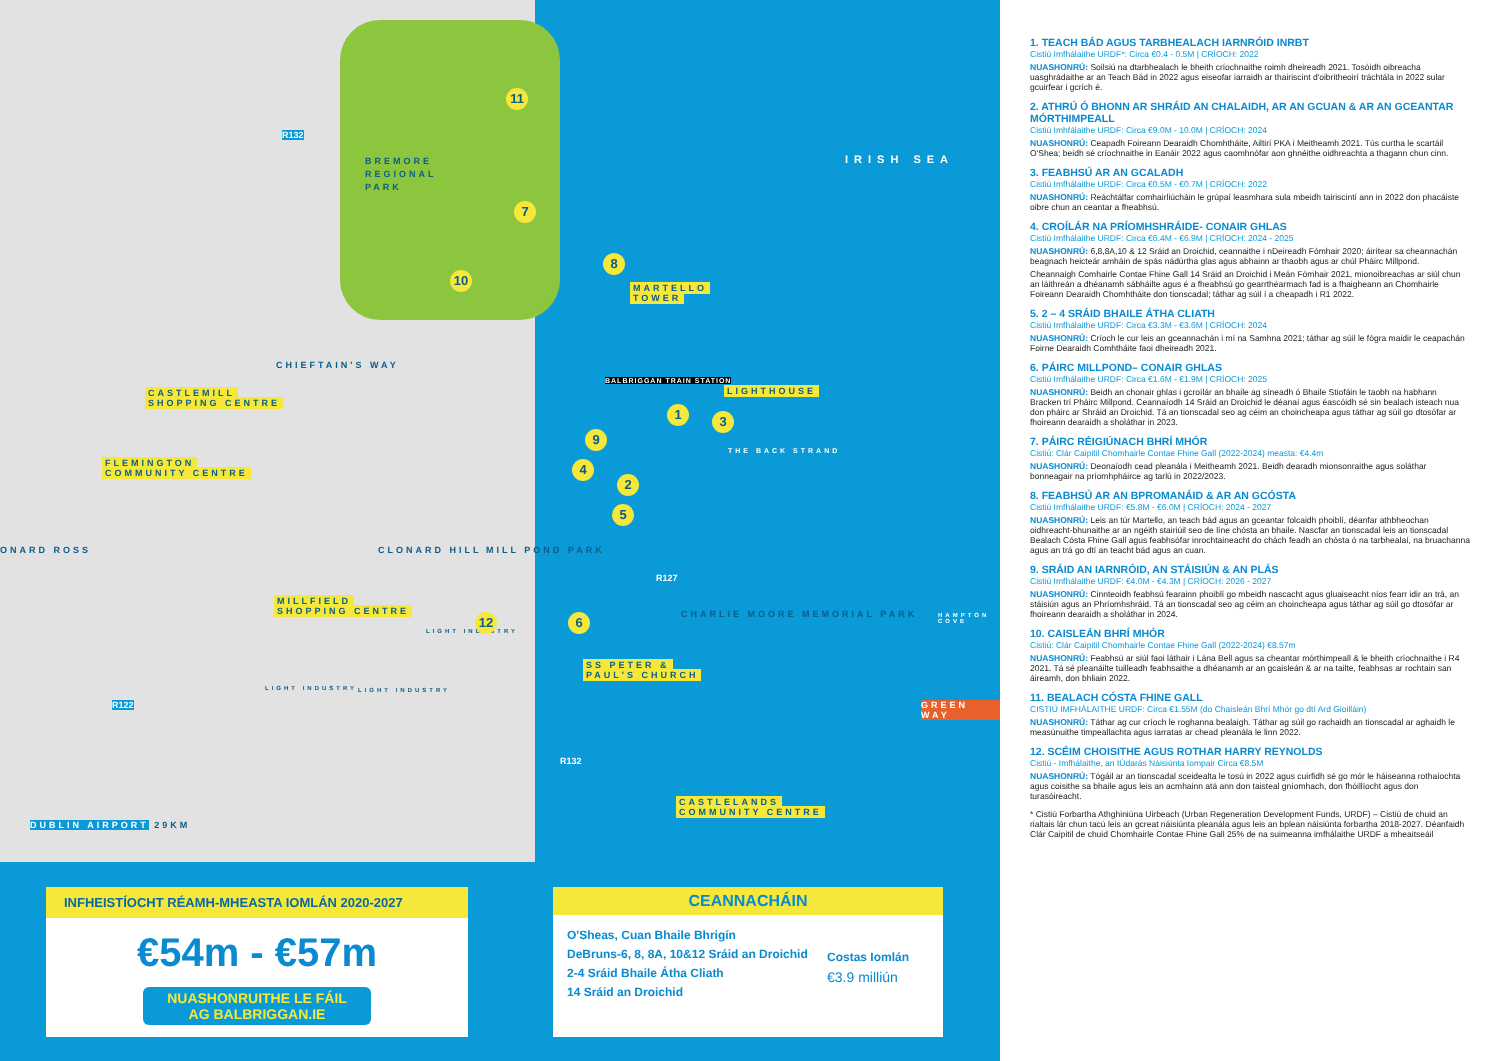IRISH SEA
BREMORE
REGIONAL
PARK
MARTELLO
TOWER
LIGHTHOUSE
BALBRIGGAN TRAIN STATION
THE BACK STRAND
CHIEFTAIN'S WAY
CASTLEMILL
SHOPPING CENTRE
FLEMINGTON
COMMUNITY CENTRE
ONARD ROSS CLONARD HILL MILL POND PARK
MILLFIELD
SHOPPING CENTRE
LIGHT INDUSTRY
LIGHT INDUSTRY LIGHT INDUSTRY
CHARLIE MOORE MEMORIAL PARK
SS PETER &
PAUL'S CHURCH
HAMPTON COVE
GREEN WAY
CASTLELANDS
COMMUNITY CENTRE
DUBLIN AIRPORT 29KM
R132
R127
R122
R132
11
7
10
8
1 3
9
4
2
5
6
12
INFHEISTÍOCHT RÉAMH-MHEASTA IOMLÁN 2020-2027
€54m - €57m
NUASHONRUITHE LE FÁIL
AG BALBRIGGAN.IE
CEANNACHÁIN
O'Sheas, Cuan Bhaile Bhrigín
DeBruns-6, 8, 8A, 10&12 Sráid an Droichid
2-4 Sráid Bhaile Átha Cliath
14 Sráid an Droichid
Costas Iomlán
€3.9 milliún
1. TEACH BÁD AGUS TARBHEALACH IARNRÓID INRBT
Cistiú Imfhálaithe URDF*: Circa €0.4 - 0.5M | CRÍOCH: 2022
NUASHONRÚ: Soilsiú na dtarbhealach le bheith críochnaithe roimh dheireadh 2021. Tosóidh oibreacha uasghrádaithe ar an Teach Bád in 2022 agus eiseofar iarraidh ar thairiscint d'oibritheoirí tráchtála in 2022 sular gcuirfear i gcrích é.
2. ATHRÚ Ó BHONN AR SHRÁID AN CHALAIDH, AR AN GCUAN & AR AN GCEANTAR MÓRTHIMPEALL
Cistiú Imhfálaithe URDF: Circa €9.0M - 10.0M | CRÍOCH: 2024
NUASHONRÚ: Ceapadh Foireann Dearaidh Chomhtháite, Ailtirí PKA i Meitheamh 2021. Tús curtha le scartáil O'Shea; beidh sé críochnaithe in Eanáir 2022 agus caomhnófar aon ghnéithe oidhreachta a thagann chun cinn.
3. FEABHSÚ AR AN GCALADH
Cistiú Imfhálaithe URDF: Circa €0.5M - €0.7M | CRÍOCH: 2022
NUASHONRÚ: Reáchtálfar comhairliúcháin le grúpaí leasmhara sula mbeidh tairiscintí ann in 2022 don phacáiste oibre chun an ceantar a fheabhsú.
4. CROÍLÁR NA PRÍOMHSHRÁIDE- CONAIR GHLAS
Cistiú Imfhálaithe URDF: Circa €6.4M - €6.9M | CRÍOCH: 2024 - 2025
NUASHONRÚ: 6,8,8A,10 & 12 Sráid an Droichid, ceannaithe i nDeireadh Fómhair 2020; áirítear sa cheannachán beagnach heicteár amháin de spás nádúrtha glas agus abhainn ar thaobh agus ar chúl Pháirc Millpond.
Cheannaigh Comhairle Contae Fhine Gall 14 Sráid an Droichid i Meán Fómhair 2021, mionoibreachas ar siúl chun an láithreán a dhéanamh sábháilte agus é a fheabhsú go gearrthéarmach fad is a fhaigheann an Chomhairle Foireann Dearaidh Chomhtháite don tionscadal; táthar ag súil í a cheapadh i R1 2022.
5. 2 – 4 SRÁID BHAILE ÁTHA CLIATH
Cistiú Imfhálaithe URDF: Circa €3.3M - €3.6M | CRÍOCH: 2024
NUASHONRÚ: Críoch le cur leis an gceannachán i mí na Samhna 2021; táthar ag súil le fógra maidir le ceapachán Foirne Dearaidh Comhtháite faoi dheireadh 2021.
6. PÁIRC MILLPOND– CONAIR GHLAS
Cistiú Imfhálaithe URDF: Circa €1.6M - €1.9M | CRÍOCH: 2025
NUASHONRÚ: Beidh an chonair ghlas i gcroílár an bhaile ag síneadh ó Bhaile Stiofáin le taobh na habhann Bracken trí Pháirc Millpond. Ceannaíodh 14 Sráid an Droichid le déanaí agus éascóidh sé sin bealach isteach nua don pháirc ar Shráid an Droichid. Tá an tionscadal seo ag céim an choincheapa agus táthar ag súil go dtosófar ar fhoireann dearaidh a sholáthar in 2023.
7. PÁIRC RÉIGIÚNACH BHRÍ MHÓR
Cistiú: Clár Caipitil Chomhairle Contae Fhine Gall (2022-2024) measta: €4.4m
NUASHONRÚ: Deonaíodh cead pleanála i Meitheamh 2021. Beidh dearadh mionsonraithe agus soláthar bonneagair na príomhpháirce ag tarlú in 2022/2023.
8. FEABHSÚ AR AN BPROMANÁID & AR AN GCÓSTA
Cistiú Imfhálaithe URDF: €5.8M - €6.0M | CRÍOCH: 2024 - 2027
NUASHONRÚ: Leis an túr Martello, an teach bád agus an gceantar folcaidh phoiblí, déanfar athbheochan oidhreacht-bhunaithe ar an ngéith stairiúil seo de líne chósta an bhaile. Nascfar an tionscadal leis an tionscadal Bealach Cósta Fhine Gall agus feabhsófar inrochtaineacht do chách feadh an chósta ó na tarbhealaí, na bruachanna agus an trá go dtí an teacht bád agus an cuan.
9. SRÁID AN IARNRÓID, AN STÁISIÚN & AN PLÁS
Cistiú Imfhálaithe URDF: €4.0M - €4.3M | CRÍOCH: 2026 - 2027
NUASHONRÚ: Cinnteoidh feabhsú fearainn phoiblí go mbeidh nascacht agus gluaiseacht níos fearr idir an trá, an stáisiún agus an Phríomhshráid. Tá an tionscadal seo ag céim an choincheapa agus táthar ag súil go dtosófar ar fhoireann dearaidh a sholáthar in 2024.
10. CAISLEÁN BHRÍ MHÓR
Cistiú: Clár Caipitil Chomhairle Contae Fhine Gall (2022-2024) €8.57m
NUASHONRÚ: Feabhsú ar siúl faoi láthair i Lána Bell agus sa cheantar mórthimpeall & le bheith críochnaithe i R4 2021. Tá sé pleanáilte tuilleadh feabhsaithe a dhéanamh ar an gcaisleán & ar na tailte, feabhsas ar rochtain san áireamh, don bhliain 2022.
11. BEALACH CÓSTA FHINE GALL
CISTIÚ IMFHÁLAITHE URDF: Circa €1.55M (do Chaisleán Bhrí Mhór go dtí Ard Gioilláin)
NUASHONRÚ: Táthar ag cur críoch le roghanna bealaigh. Táthar ag súil go rachaidh an tionscadal ar aghaidh le measúnuithe timpeallachta agus iarratas ar chead pleanála le linn 2022.
12. SCÉIM CHOISITHE AGUS ROTHAR HARRY REYNOLDS
Cistiú - Imfhálaithe, an tÚdarás Náisiúnta Iompair Circa €8.5M
NUASHONRÚ: Tógáil ar an tionscadal sceidealta le tosú in 2022 agus cuirfidh sé go mór le háiseanna rothaíochta agus coisithe sa bhaile agus leis an acmhainn atá ann don taisteal gníomhach, don fhóillíocht agus don turasóireacht.
* Cistiú Forbartha Athghiniúna Uirbeach (Urban Regeneration Development Funds, URDF) – Cistiú de chuid an rialtais lár chun tacú leis an gcreat náisiúnta pleanála agus leis an bplean náisiúnta forbartha 2018-2027. Déanfaidh Clár Caipitil de chuid Chomhairle Contae Fhine Gall 25% de na suimeanna imfhálaithe URDF a mheaitseáil